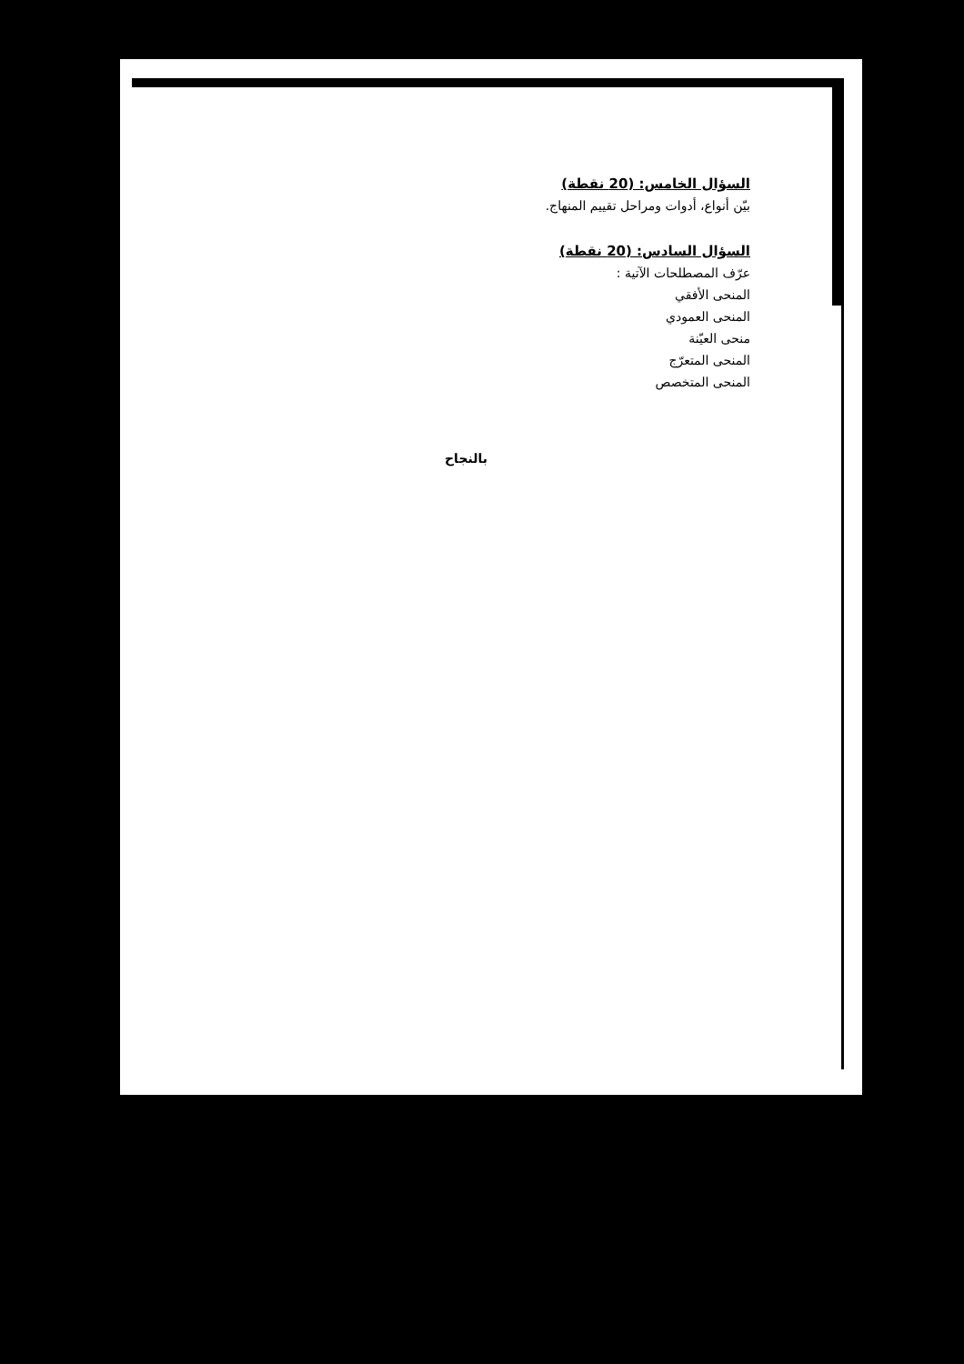السؤال الخامس: (20 نقطة)
بيّن أنواع، أدوات ومراحل تقييم المنهاج.
السؤال السادس: (20 نقطة)
عرّف المصطلحات الآتية :
المنحى الأفقي
المنحى العمودي
منحى العيّنة
المنحى المتعرّج
المنحى المتخصص
بالنجاح